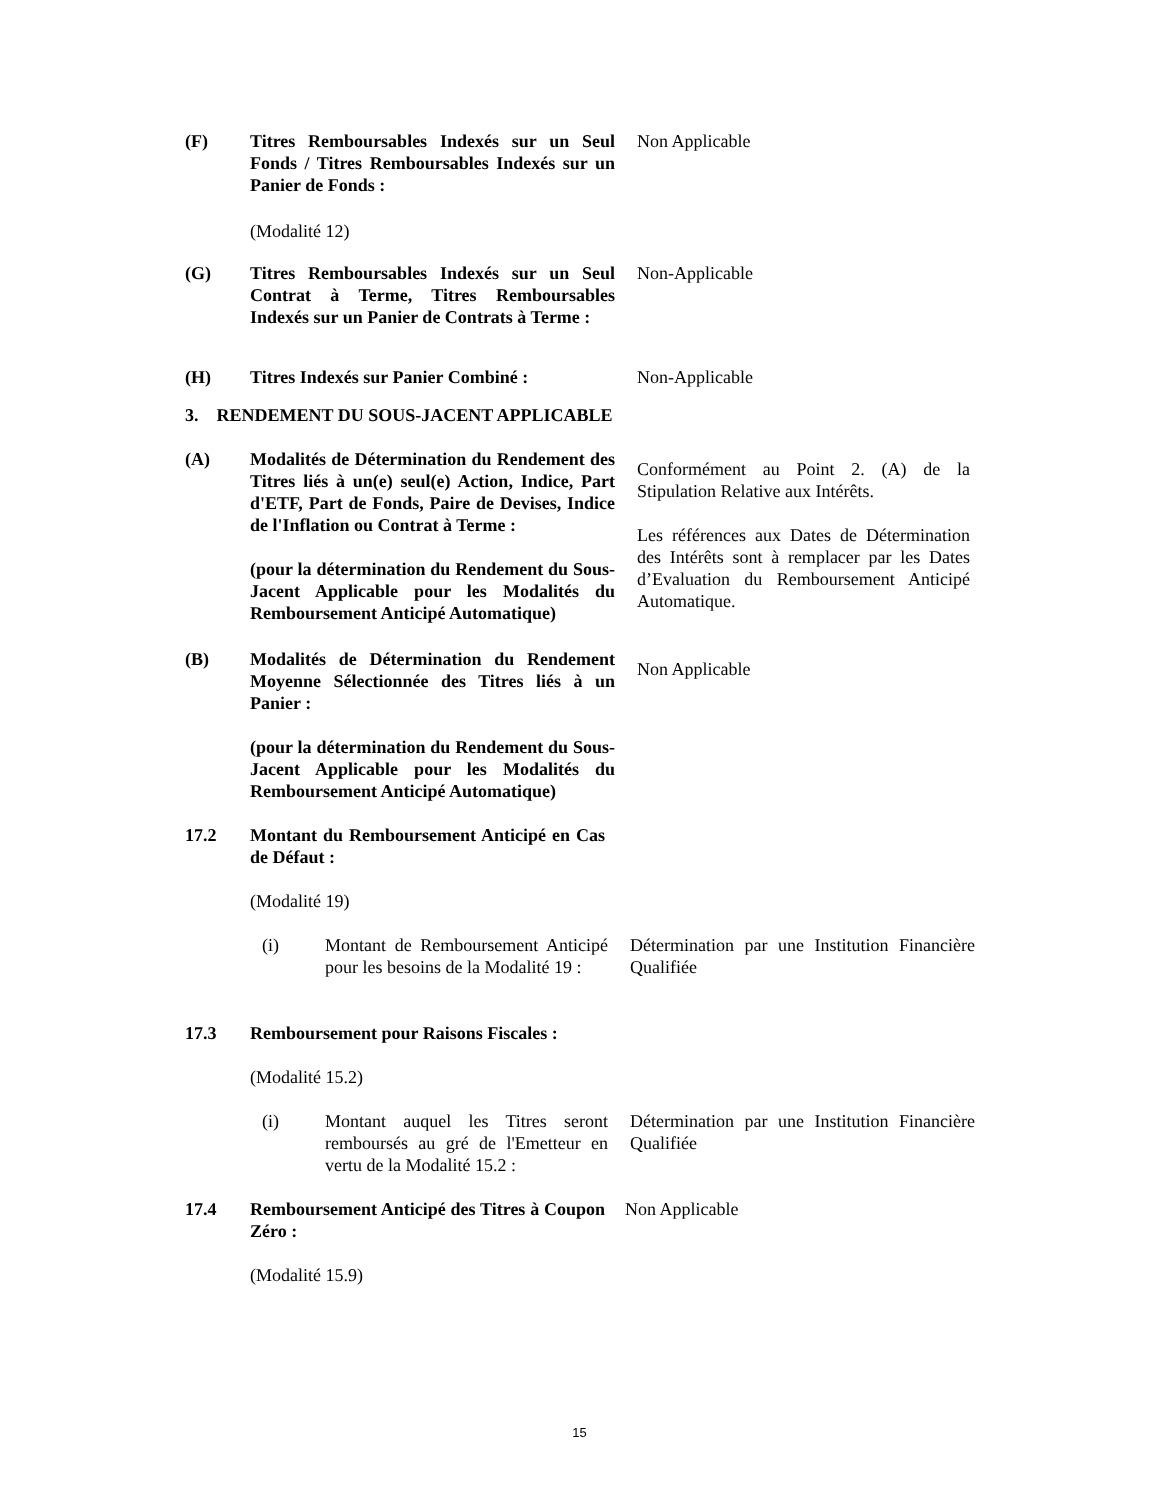(F) Titres Remboursables Indexés sur un Seul Fonds / Titres Remboursables Indexés sur un Panier de Fonds :
Non Applicable
(Modalité 12)
(G) Titres Remboursables Indexés sur un Seul Contrat à Terme, Titres Remboursables Indexés sur un Panier de Contrats à Terme :
Non-Applicable
(H) Titres Indexés sur Panier Combiné :
Non-Applicable
3. RENDEMENT DU SOUS-JACENT APPLICABLE
(A) Modalités de Détermination du Rendement des Titres liés à un(e) seul(e) Action, Indice, Part d'ETF, Part de Fonds, Paire de Devises, Indice de l'Inflation ou Contrat à Terme :
(pour la détermination du Rendement du Sous-Jacent Applicable pour les Modalités du Remboursement Anticipé Automatique)
Conformément au Point 2. (A) de la Stipulation Relative aux Intérêts.
Les références aux Dates de Détermination des Intérêts sont à remplacer par les Dates d’Evaluation du Remboursement Anticipé Automatique.
(B) Modalités de Détermination du Rendement Moyenne Sélectionnée des Titres liés à un Panier :
(pour la détermination du Rendement du Sous-Jacent Applicable pour les Modalités du Remboursement Anticipé Automatique)
Non Applicable
17.2 Montant du Remboursement Anticipé en Cas de Défaut :
(Modalité 19)
(i) Montant de Remboursement Anticipé pour les besoins de la Modalité 19 :
Détermination par une Institution Financière Qualifiée
17.3 Remboursement pour Raisons Fiscales :
(Modalité 15.2)
(i) Montant auquel les Titres seront remboursés au gré de l'Emetteur en vertu de la Modalité 15.2 :
Détermination par une Institution Financière Qualifiée
17.4 Remboursement Anticipé des Titres à Coupon Zéro :
Non Applicable
(Modalité 15.9)
15